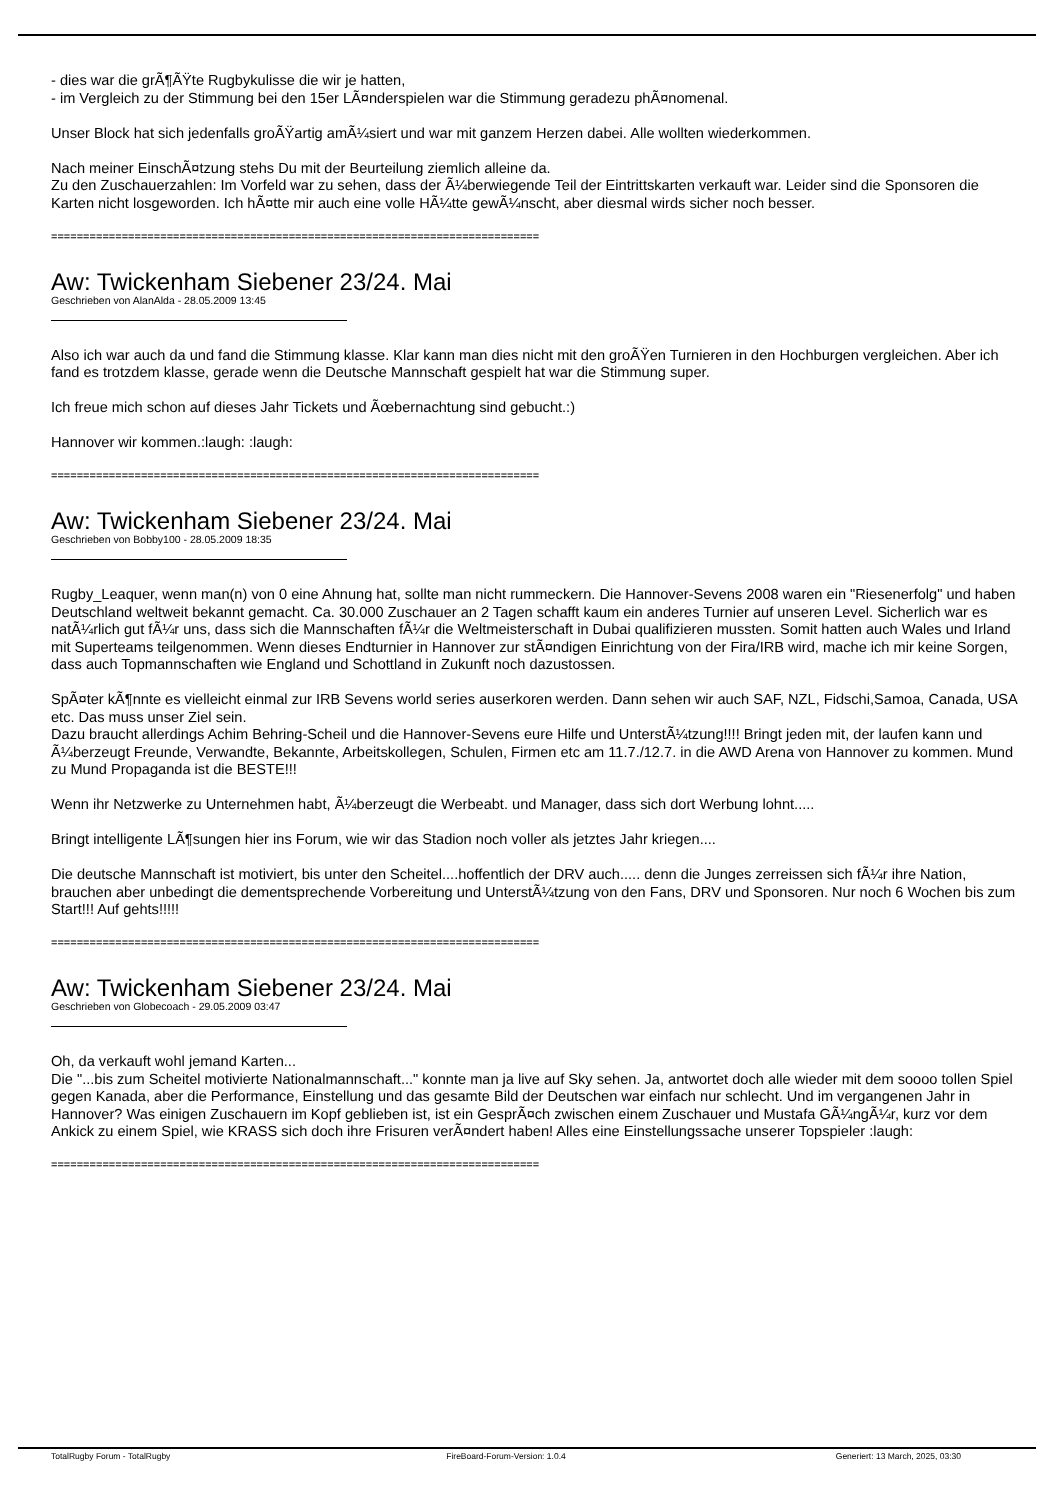- dies war die grÃ¶ÃŸte Rugbykulisse die wir je hatten,
- im Vergleich zu der Stimmung bei den 15er LÃ¤nderspielen war die Stimmung geradezu phÃ¤nomenal.
Unser Block hat sich jedenfalls groÃŸartig amÃ¼siert und war mit ganzem Herzen dabei. Alle wollten wiederkommen.
Nach meiner EinschÃ¤tzung stehs Du mit der Beurteilung ziemlich alleine da.
Zu den Zuschauerzahlen: Im Vorfeld war zu sehen, dass der Ã¼berwiegende Teil der Eintrittskarten verkauft war. Leider sind die Sponsoren die Karten nicht losgeworden. Ich hÃ¤tte mir auch eine volle HÃ¼tte gewÃ¼nscht, aber diesmal wirds sicher noch besser.
============================================================================
Aw: Twickenham Siebener 23/24. Mai
Geschrieben von AlanAlda - 28.05.2009 13:45
Also ich war auch da und fand die Stimmung klasse. Klar kann man dies nicht mit den groÃŸen Turnieren in den Hochburgen vergleichen. Aber ich fand es trotzdem klasse, gerade wenn die Deutsche Mannschaft gespielt hat war die Stimmung super.
Ich freue mich schon auf dieses Jahr Tickets und Ãœbernachtung sind gebucht.:)
Hannover wir kommen.:laugh: :laugh:
============================================================================
Aw: Twickenham Siebener 23/24. Mai
Geschrieben von Bobby100 - 28.05.2009 18:35
Rugby_Leaquer, wenn man(n) von 0 eine Ahnung hat, sollte man nicht rummeckern. Die Hannover-Sevens 2008 waren ein "Riesenerfolg" und haben Deutschland weltweit bekannt gemacht. Ca. 30.000 Zuschauer an 2 Tagen schafft kaum ein anderes Turnier auf unseren Level. Sicherlich war es natÃ¼rlich gut fÃ¼r uns, dass sich die Mannschaften fÃ¼r die Weltmeisterschaft in Dubai qualifizieren mussten. Somit hatten auch Wales und Irland mit Superteams teilgenommen. Wenn dieses Endturnier in Hannover zur stÃ¤ndigen Einrichtung von der Fira/IRB wird, mache ich mir keine Sorgen, dass auch Topmannschaften wie England und Schottland in Zukunft noch dazustossen.
SpÃ¤ter kÃ¶nnte es vielleicht einmal zur IRB Sevens world series auserkoren werden. Dann sehen wir auch SAF, NZL, Fidschi,Samoa, Canada, USA etc. Das muss unser Ziel sein.
Dazu braucht allerdings Achim Behring-Scheil und die Hannover-Sevens eure Hilfe und UnterstÃ¼tzung!!!! Bringt jeden mit, der laufen kann und Ã¼berzeugt Freunde, Verwandte, Bekannte, Arbeitskollegen, Schulen, Firmen etc am 11.7./12.7. in die AWD Arena von Hannover zu kommen. Mund zu Mund Propaganda ist die BESTE!!!
Wenn ihr Netzwerke zu Unternehmen habt, Ã¼berzeugt die Werbeabt. und Manager, dass sich dort Werbung lohnt.....
Bringt intelligente LÃ¶sungen hier ins Forum, wie wir das Stadion noch voller als jetztes Jahr kriegen....
Die deutsche Mannschaft ist motiviert, bis unter den Scheitel....hoffentlich der DRV auch..... denn die Junges zerreissen sich fÃ¼r ihre Nation, brauchen aber unbedingt die dementsprechende Vorbereitung und UnterstÃ¼tzung von den Fans, DRV und Sponsoren. Nur noch 6 Wochen bis zum Start!!! Auf gehts!!!!!
============================================================================
Aw: Twickenham Siebener 23/24. Mai
Geschrieben von Globecoach - 29.05.2009 03:47
Oh, da verkauft wohl jemand Karten...
Die "...bis zum Scheitel motivierte Nationalmannschaft..." konnte man ja live auf Sky sehen. Ja, antwortet doch alle wieder mit dem soooo tollen Spiel gegen Kanada, aber die Performance, Einstellung und das gesamte Bild der Deutschen war einfach nur schlecht. Und im vergangenen Jahr in Hannover? Was einigen Zuschauern im Kopf geblieben ist, ist ein GesprÃ¤ch zwischen einem Zuschauer und Mustafa GÃ¼ngÃ¼r, kurz vor dem Ankick zu einem Spiel, wie KRASS sich doch ihre Frisuren verÃ¤ndert haben! Alles eine Einstellungssache unserer Topspieler :laugh:
============================================================================
TotalRugby Forum - TotalRugby FireBoard-Forum-Version: 1.0.4 Generiert: 13 March, 2025, 03:30